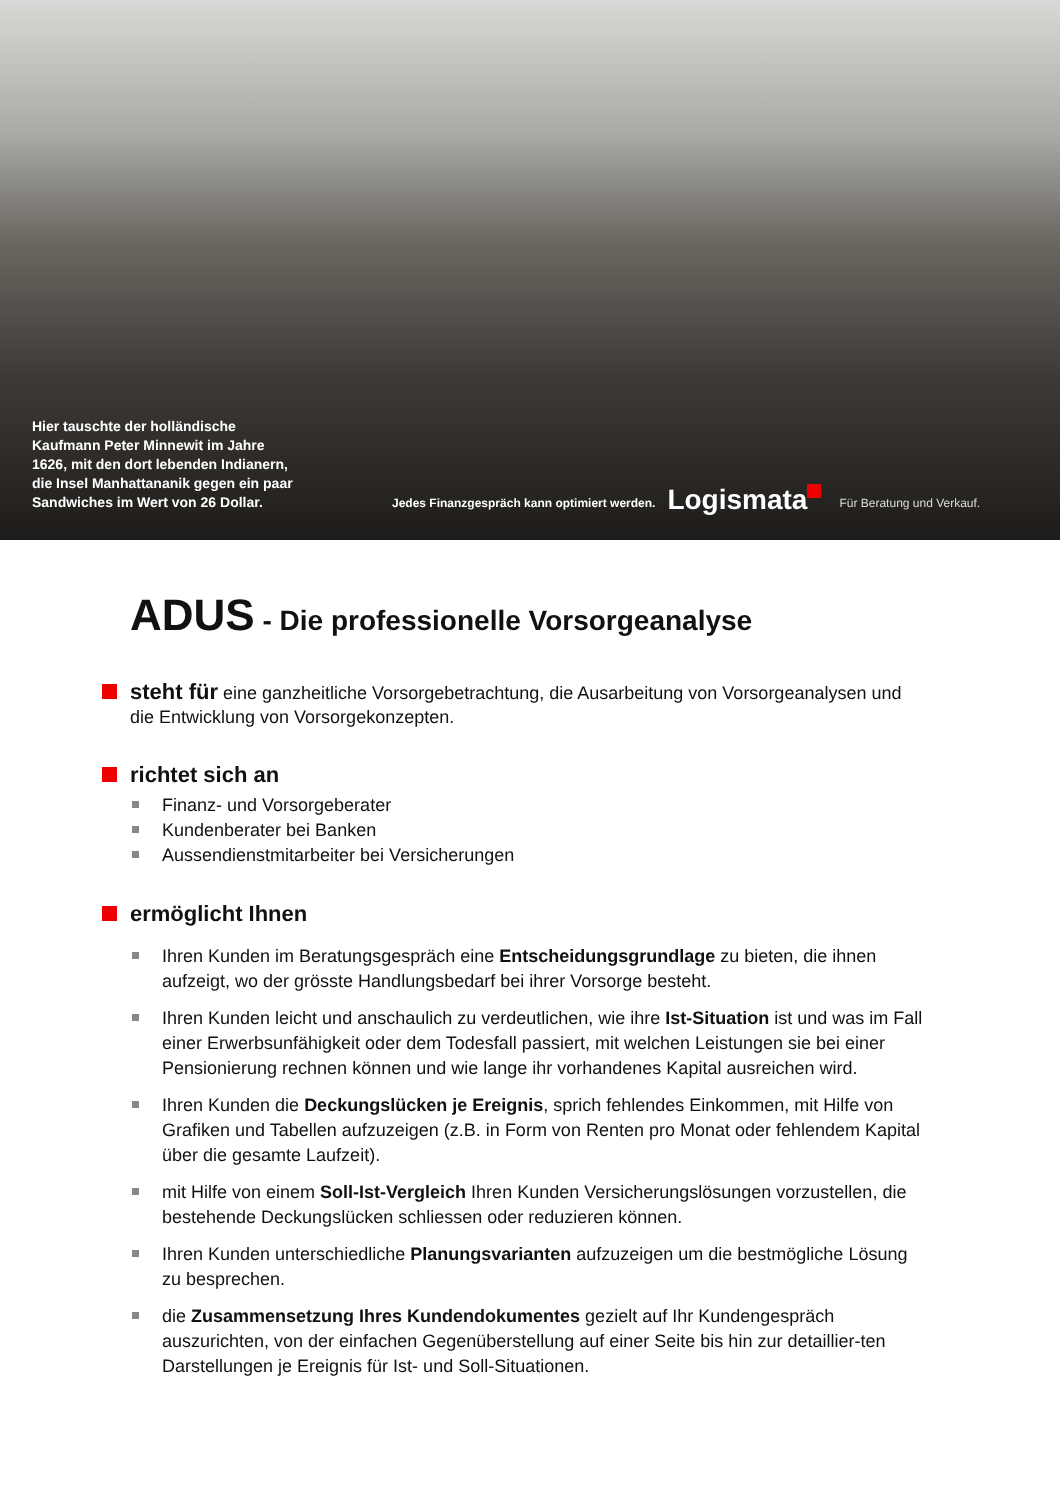Hier tauschte der holländische Kaufmann Peter Minnewit im Jahre 1626, mit den dort lebenden Indianern, die Insel Manhattananik gegen ein paar Sandwiches im Wert von 26 Dollar.
Jedes Finanzgespräch kann optimiert werden.
Logismata
Für Beratung und Verkauf.
ADUS - Die professionelle Vorsorgeanalyse
steht für eine ganzheitliche Vorsorgebetrachtung, die Ausarbeitung von Vorsorgeanalysen und die Entwicklung von Vorsorgekonzepten.
richtet sich an
Finanz- und Vorsorgeberater
Kundenberater bei Banken
Aussendienstmitarbeiter bei Versicherungen
ermöglicht Ihnen
Ihren Kunden im Beratungsgespräch eine Entscheidungsgrundlage zu bieten, die ihnen aufzeigt, wo der grösste Handlungsbedarf bei ihrer Vorsorge besteht.
Ihren Kunden leicht und anschaulich zu verdeutlichen, wie ihre Ist-Situation ist und was im Fall einer Erwerbsunfähigkeit oder dem Todesfall passiert, mit welchen Leistungen sie bei einer Pensionierung rechnen können und wie lange ihr vorhandenes Kapital ausreichen wird.
Ihren Kunden die Deckungslücken je Ereignis, sprich fehlendes Einkommen, mit Hilfe von Grafiken und Tabellen aufzuzeigen (z.B. in Form von Renten pro Monat oder fehlendem Kapital über die gesamte Laufzeit).
mit Hilfe von einem Soll-Ist-Vergleich Ihren Kunden Versicherungslösungen vorzustellen, die bestehende Deckungslücken schliessen oder reduzieren können.
Ihren Kunden unterschiedliche Planungsvarianten aufzuzeigen um die bestmögliche Lösung zu besprechen.
die Zusammensetzung Ihres Kundendokumentes gezielt auf Ihr Kundengespräch auszurichten, von der einfachen Gegenüberstellung auf einer Seite bis hin zur detaillier-ten Darstellungen je Ereignis für Ist- und Soll-Situationen.